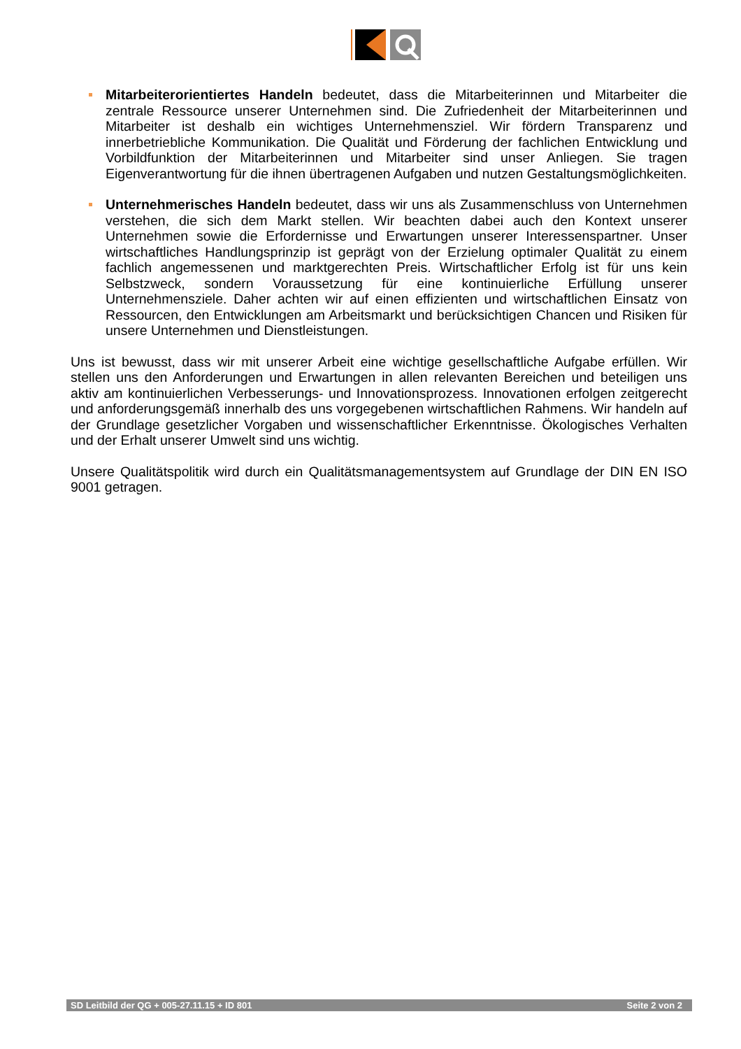Mitarbeiterorientiertes Handeln bedeutet, dass die Mitarbeiterinnen und Mitarbeiter die zentrale Ressource unserer Unternehmen sind. Die Zufriedenheit der Mitarbeiterinnen und Mitarbeiter ist deshalb ein wichtiges Unternehmensziel. Wir fördern Transparenz und innerbetriebliche Kommunikation. Die Qualität und Förderung der fachlichen Entwicklung und Vorbildfunktion der Mitarbeiterinnen und Mitarbeiter sind unser Anliegen. Sie tragen Eigenverantwortung für die ihnen übertragenen Aufgaben und nutzen Gestaltungsmöglichkeiten.
Unternehmerisches Handeln bedeutet, dass wir uns als Zusammenschluss von Unternehmen verstehen, die sich dem Markt stellen. Wir beachten dabei auch den Kontext unserer Unternehmen sowie die Erfordernisse und Erwartungen unserer Interessenspartner. Unser wirtschaftliches Handlungsprinzip ist geprägt von der Erzielung optimaler Qualität zu einem fachlich angemessenen und marktgerechten Preis. Wirtschaftlicher Erfolg ist für uns kein Selbstzweck, sondern Voraussetzung für eine kontinuierliche Erfüllung unserer Unternehmensziele. Daher achten wir auf einen effizienten und wirtschaftlichen Einsatz von Ressourcen, den Entwicklungen am Arbeitsmarkt und berücksichtigen Chancen und Risiken für unsere Unternehmen und Dienstleistungen.
Uns ist bewusst, dass wir mit unserer Arbeit eine wichtige gesellschaftliche Aufgabe erfüllen. Wir stellen uns den Anforderungen und Erwartungen in allen relevanten Bereichen und beteiligen uns aktiv am kontinuierlichen Verbesserungs- und Innovationsprozess. Innovationen erfolgen zeitgerecht und anforderungsgemäß innerhalb des uns vorgegebenen wirtschaftlichen Rahmens. Wir handeln auf der Grundlage gesetzlicher Vorgaben und wissenschaftlicher Erkenntnisse. Ökologisches Verhalten und der Erhalt unserer Umwelt sind uns wichtig.
Unsere Qualitätspolitik wird durch ein Qualitätsmanagementsystem auf Grundlage der DIN EN ISO 9001 getragen.
SD Leitbild der QG + 005-27.11.15 + ID 801 Seite 2 von 2